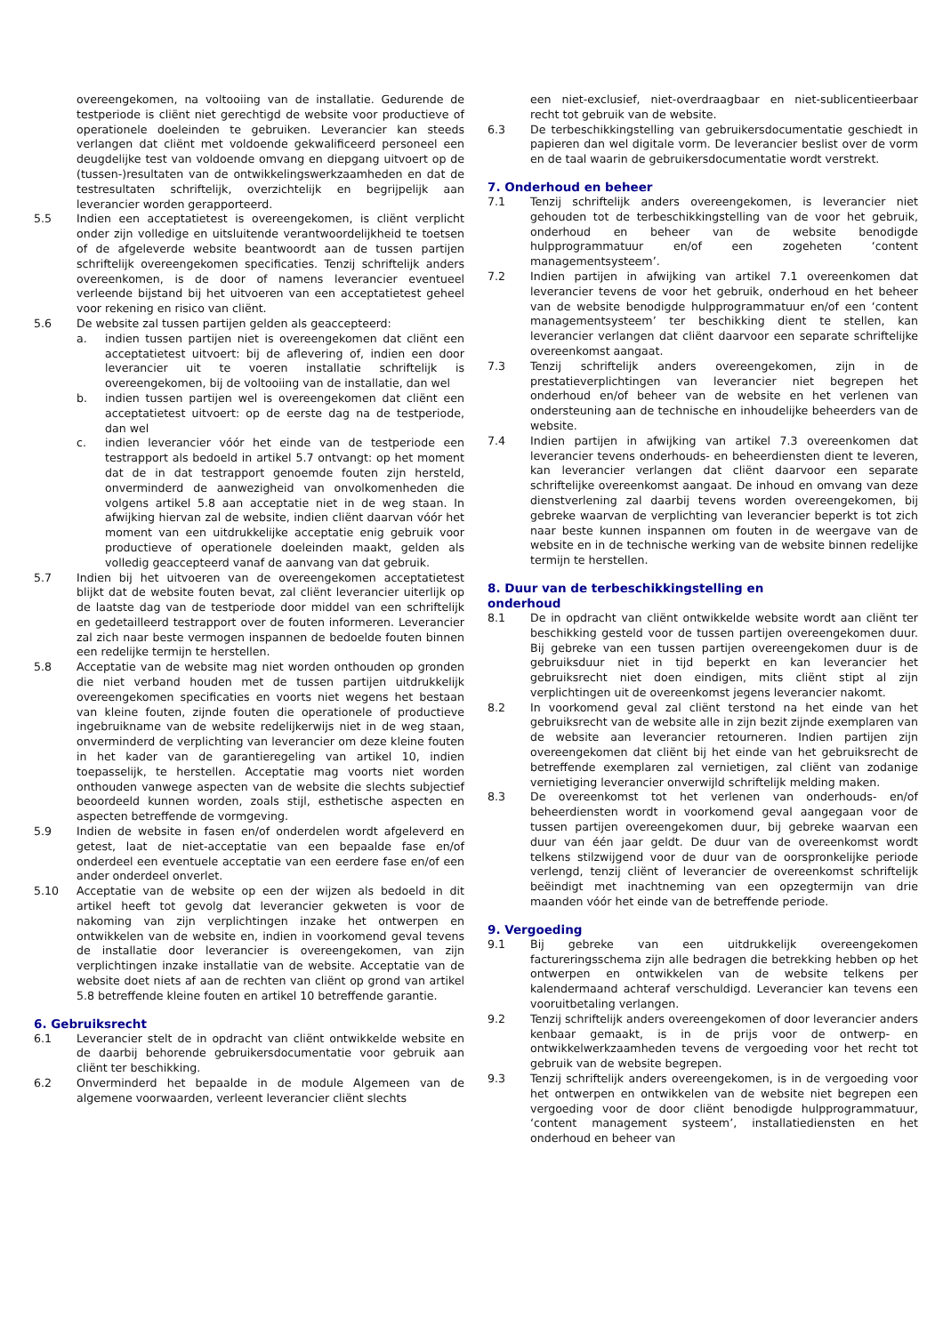overeengekomen, na voltooiing van de installatie. Gedurende de testperiode is cliënt niet gerechtigd de website voor productieve of operationele doeleinden te gebruiken. Leverancier kan steeds verlangen dat cliënt met voldoende gekwalificeerd personeel een deugdelijke test van voldoende omvang en diepgang uitvoert op de (tussen-)resultaten van de ontwikkelingswerkzaamheden en dat de testresultaten schriftelijk, overzichtelijk en begrijpelijk aan leverancier worden gerapporteerd.
5.5 Indien een acceptatietest is overeengekomen, is cliënt verplicht onder zijn volledige en uitsluitende verantwoordelijkheid te toetsen of de afgeleverde website beantwoordt aan de tussen partijen schriftelijk overeengekomen specificaties. Tenzij schriftelijk anders overeenkomen, is de door of namens leverancier eventueel verleende bijstand bij het uitvoeren van een acceptatietest geheel voor rekening en risico van cliënt.
5.6 De website zal tussen partijen gelden als geaccepteerd:
a. indien tussen partijen niet is overeengekomen dat cliënt een acceptatietest uitvoert: bij de aflevering of, indien een door leverancier uit te voeren installatie schriftelijk is overeengekomen, bij de voltooiing van de installatie, dan wel
b. indien tussen partijen wel is overeengekomen dat cliënt een acceptatietest uitvoert: op de eerste dag na de testperiode, dan wel
c. indien leverancier vóór het einde van de testperiode een testrapport als bedoeld in artikel 5.7 ontvangt: op het moment dat de in dat testrapport genoemde fouten zijn hersteld, onverminderd de aanwezigheid van onvolkomenheden die volgens artikel 5.8 aan acceptatie niet in de weg staan. In afwijking hiervan zal de website, indien cliënt daarvan vóór het moment van een uitdrukkelijke acceptatie enig gebruik voor productieve of operationele doeleinden maakt, gelden als volledig geaccepteerd vanaf de aanvang van dat gebruik.
5.7 Indien bij het uitvoeren van de overeengekomen acceptatietest blijkt dat de website fouten bevat, zal cliënt leverancier uiterlijk op de laatste dag van de testperiode door middel van een schriftelijk en gedetailleerd testrapport over de fouten informeren. Leverancier zal zich naar beste vermogen inspannen de bedoelde fouten binnen een redelijke termijn te herstellen.
5.8 Acceptatie van de website mag niet worden onthouden op gronden die niet verband houden met de tussen partijen uitdrukkelijk overeengekomen specificaties en voorts niet wegens het bestaan van kleine fouten, zijnde fouten die operationele of productieve ingebruikname van de website redelijkerwijs niet in de weg staan, onverminderd de verplichting van leverancier om deze kleine fouten in het kader van de garantieregeling van artikel 10, indien toepasselijk, te herstellen. Acceptatie mag voorts niet worden onthouden vanwege aspecten van de website die slechts subjectief beoordeeld kunnen worden, zoals stijl, esthetische aspecten en aspecten betreffende de vormgeving.
5.9 Indien de website in fasen en/of onderdelen wordt afgeleverd en getest, laat de niet-acceptatie van een bepaalde fase en/of onderdeel een eventuele acceptatie van een eerdere fase en/of een ander onderdeel onverlet.
5.10 Acceptatie van de website op een der wijzen als bedoeld in dit artikel heeft tot gevolg dat leverancier gekweten is voor de nakoming van zijn verplichtingen inzake het ontwerpen en ontwikkelen van de website en, indien in voorkomend geval tevens de installatie door leverancier is overeengekomen, van zijn verplichtingen inzake installatie van de website. Acceptatie van de website doet niets af aan de rechten van cliënt op grond van artikel 5.8 betreffende kleine fouten en artikel 10 betreffende garantie.
6. Gebruiksrecht
6.1 Leverancier stelt de in opdracht van cliënt ontwikkelde website en de daarbij behorende gebruikersdocumentatie voor gebruik aan cliënt ter beschikking.
6.2 Onverminderd het bepaalde in de module Algemeen van de algemene voorwaarden, verleent leverancier cliënt slechts
een niet-exclusief, niet-overdraagbaar en niet-sublicentieerbaar recht tot gebruik van de website.
6.3 De terbeschikkingstelling van gebruikersdocumentatie geschiedt in papieren dan wel digitale vorm. De leverancier beslist over de vorm en de taal waarin de gebruikersdocumentatie wordt verstrekt.
7. Onderhoud en beheer
7.1 Tenzij schriftelijk anders overeengekomen, is leverancier niet gehouden tot de terbeschikkingstelling van de voor het gebruik, onderhoud en beheer van de website benodigde hulpprogrammatuur en/of een zogeheten ‘content managementsysteem’.
7.2 Indien partijen in afwijking van artikel 7.1 overeenkomen dat leverancier tevens de voor het gebruik, onderhoud en het beheer van de website benodigde hulpprogrammatuur en/of een ‘content managementsysteem’ ter beschikking dient te stellen, kan leverancier verlangen dat cliënt daarvoor een separate schriftelijke overeenkomst aangaat.
7.3 Tenzij schriftelijk anders overeengekomen, zijn in de prestatieverplichtingen van leverancier niet begrepen het onderhoud en/of beheer van de website en het verlenen van ondersteuning aan de technische en inhoudelijke beheerders van de website.
7.4 Indien partijen in afwijking van artikel 7.3 overeenkomen dat leverancier tevens onderhouds- en beheerdiensten dient te leveren, kan leverancier verlangen dat cliënt daarvoor een separate schriftelijke overeenkomst aangaat. De inhoud en omvang van deze dienstverlening zal daarbij tevens worden overeengekomen, bij gebreke waarvan de verplichting van leverancier beperkt is tot zich naar beste kunnen inspannen om fouten in de weergave van de website en in de technische werking van de website binnen redelijke termijn te herstellen.
8. Duur van de terbeschikkingstelling en
onderhoud
8.1 De in opdracht van cliënt ontwikkelde website wordt aan cliënt ter beschikking gesteld voor de tussen partijen overeengekomen duur. Bij gebreke van een tussen partijen overeengekomen duur is de gebruiksduur niet in tijd beperkt en kan leverancier het gebruiksrecht niet doen eindigen, mits cliënt stipt al zijn verplichtingen uit de overeenkomst jegens leverancier nakomt.
8.2 In voorkomend geval zal cliënt terstond na het einde van het gebruiksrecht van de website alle in zijn bezit zijnde exemplaren van de website aan leverancier retourneren. Indien partijen zijn overeengekomen dat cliënt bij het einde van het gebruiksrecht de betreffende exemplaren zal vernietigen, zal cliënt van zodanige vernietiging leverancier onverwijld schriftelijk melding maken.
8.3 De overeenkomst tot het verlenen van onderhouds- en/of beheerdiensten wordt in voorkomend geval aangegaan voor de tussen partijen overeengekomen duur, bij gebreke waarvan een duur van één jaar geldt. De duur van de overeenkomst wordt telkens stilzwijgend voor de duur van de oorspronkelijke periode verlengd, tenzij cliënt of leverancier de overeenkomst schriftelijk beëindigt met inachtneming van een opzegtermijn van drie maanden vóór het einde van de betreffende periode.
9. Vergoeding
9.1 Bij gebreke van een uitdrukkelijk overeengekomen factureringsschema zijn alle bedragen die betrekking hebben op het ontwerpen en ontwikkelen van de website telkens per kalendermaand achteraf verschuldigd. Leverancier kan tevens een vooruitbetaling verlangen.
9.2 Tenzij schriftelijk anders overeengekomen of door leverancier anders kenbaar gemaakt, is in de prijs voor de ontwerp- en ontwikkelwerkzaamheden tevens de vergoeding voor het recht tot gebruik van de website begrepen.
9.3 Tenzij schriftelijk anders overeengekomen, is in de vergoeding voor het ontwerpen en ontwikkelen van de website niet begrepen een vergoeding voor de door cliënt benodigde hulpprogrammatuur, ‘content management systeem’, installatiediensten en het onderhoud en beheer van